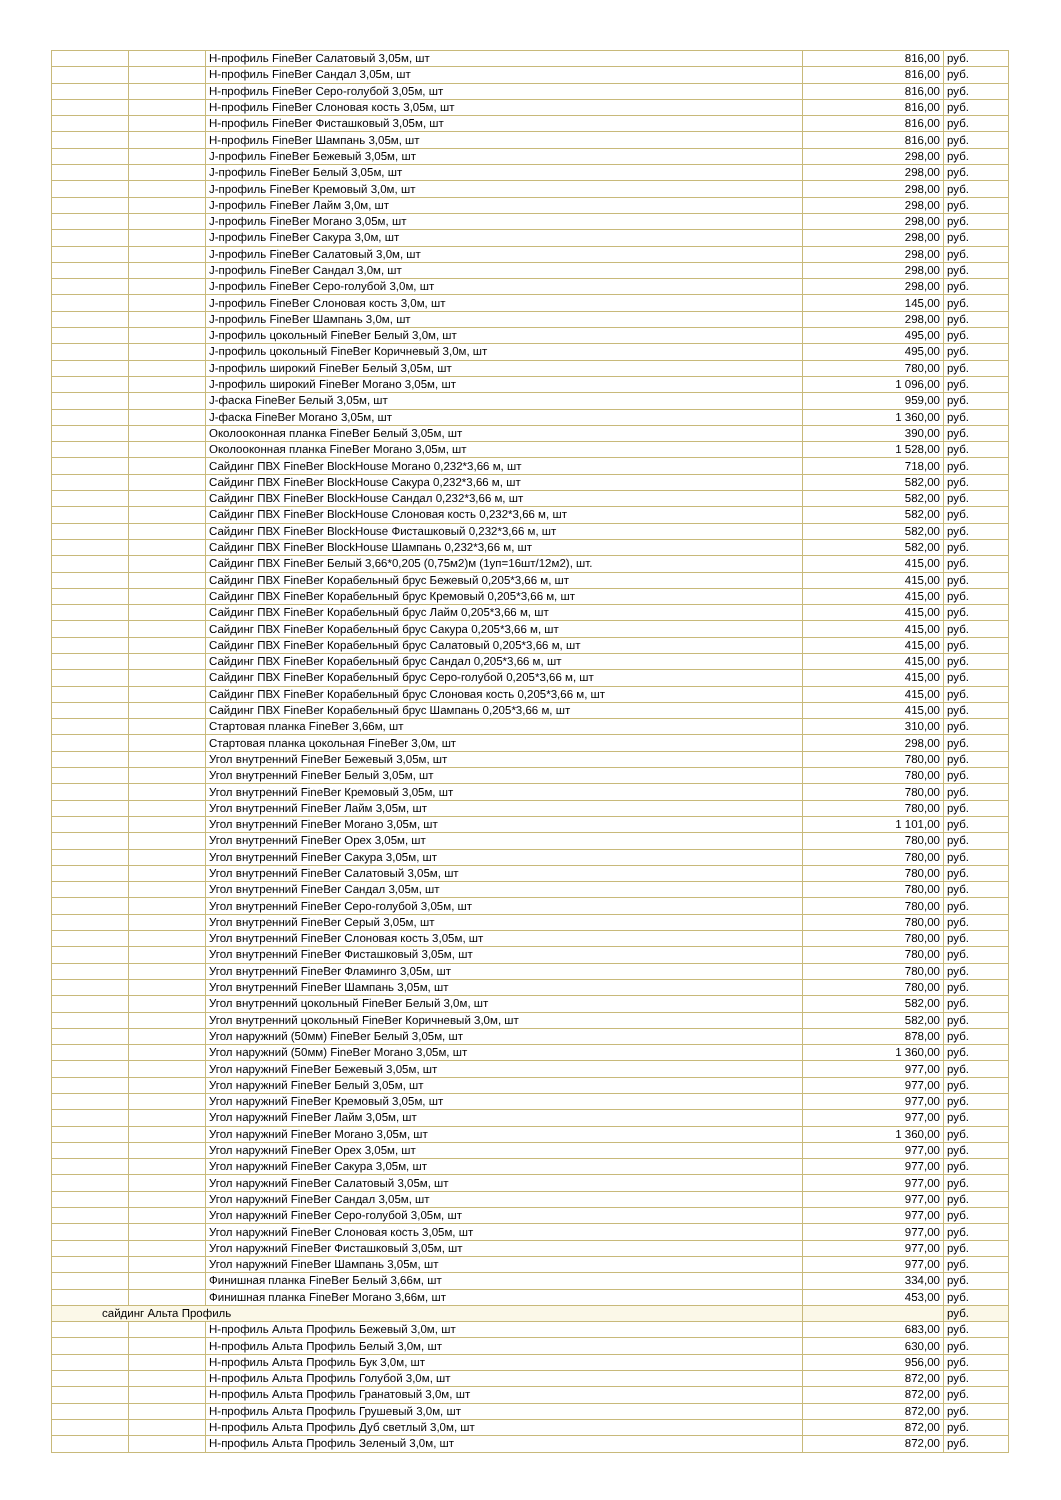| | | Н-профиль FineBer Салатовый 3,05м, шт | 816,00 | руб. |
| | | Н-профиль FineBer Сандал 3,05м, шт | 816,00 | руб. |
| | | Н-профиль FineBer Серо-голубой 3,05м, шт | 816,00 | руб. |
| | | Н-профиль FineBer Слоновая кость 3,05м, шт | 816,00 | руб. |
| | | Н-профиль FineBer Фисташковый 3,05м, шт | 816,00 | руб. |
| | | Н-профиль FineBer Шампань 3,05м, шт | 816,00 | руб. |
| | | J-профиль FineBer Бежевый 3,05м, шт | 298,00 | руб. |
| | | J-профиль FineBer Белый 3,05м, шт | 298,00 | руб. |
| | | J-профиль FineBer Кремовый 3,0м, шт | 298,00 | руб. |
| | | J-профиль FineBer Лайм 3,0м, шт | 298,00 | руб. |
| | | J-профиль FineBer Могано 3,05м, шт | 298,00 | руб. |
| | | J-профиль FineBer Сакура 3,0м, шт | 298,00 | руб. |
| | | J-профиль FineBer Салатовый 3,0м, шт | 298,00 | руб. |
| | | J-профиль FineBer Сандал 3,0м, шт | 298,00 | руб. |
| | | J-профиль FineBer Серо-голубой 3,0м, шт | 298,00 | руб. |
| | | J-профиль FineBer Слоновая кость 3,0м, шт | 145,00 | руб. |
| | | J-профиль FineBer Шампань 3,0м, шт | 298,00 | руб. |
| | | J-профиль цокольный FineBer Белый 3,0м, шт | 495,00 | руб. |
| | | J-профиль цокольный FineBer Коричневый 3,0м, шт | 495,00 | руб. |
| | | J-профиль широкий FineBer Белый 3,05м, шт | 780,00 | руб. |
| | | J-профиль широкий FineBer Могано 3,05м, шт | 1 096,00 | руб. |
| | | J-фаска FineBer Белый 3,05м, шт | 959,00 | руб. |
| | | J-фаска FineBer Могано 3,05м, шт | 1 360,00 | руб. |
| | | Околооконная планка FineBer Белый 3,05м, шт | 390,00 | руб. |
| | | Околооконная планка FineBer Могано 3,05м, шт | 1 528,00 | руб. |
| | | Сайдинг ПВХ FineBer BlockHouse Могано 0,232*3,66 м, шт | 718,00 | руб. |
| | | Сайдинг ПВХ FineBer BlockHouse Сакура 0,232*3,66 м, шт | 582,00 | руб. |
| | | Сайдинг ПВХ FineBer BlockHouse Сандал 0,232*3,66 м, шт | 582,00 | руб. |
| | | Сайдинг ПВХ FineBer BlockHouse Слоновая кость 0,232*3,66 м, шт | 582,00 | руб. |
| | | Сайдинг ПВХ FineBer BlockHouse Фисташковый 0,232*3,66 м, шт | 582,00 | руб. |
| | | Сайдинг ПВХ FineBer BlockHouse Шампань 0,232*3,66 м, шт | 582,00 | руб. |
| | | Сайдинг ПВХ FineBer Белый 3,66*0,205 (0,75м2)м (1уп=16шт/12м2), шт. | 415,00 | руб. |
| | | Сайдинг ПВХ FineBer Корабельный брус Бежевый 0,205*3,66 м, шт | 415,00 | руб. |
| | | Сайдинг ПВХ FineBer Корабельный брус Кремовый 0,205*3,66 м, шт | 415,00 | руб. |
| | | Сайдинг ПВХ FineBer Корабельный брус Лайм 0,205*3,66 м, шт | 415,00 | руб. |
| | | Сайдинг ПВХ FineBer Корабельный брус Сакура 0,205*3,66 м, шт | 415,00 | руб. |
| | | Сайдинг ПВХ FineBer Корабельный брус Салатовый 0,205*3,66 м, шт | 415,00 | руб. |
| | | Сайдинг ПВХ FineBer Корабельный брус Сандал 0,205*3,66 м, шт | 415,00 | руб. |
| | | Сайдинг ПВХ FineBer Корабельный брус Серо-голубой 0,205*3,66 м, шт | 415,00 | руб. |
| | | Сайдинг ПВХ FineBer Корабельный брус Слоновая кость 0,205*3,66 м, шт | 415,00 | руб. |
| | | Сайдинг ПВХ FineBer Корабельный брус Шампань 0,205*3,66 м, шт | 415,00 | руб. |
| | | Стартовая планка FineBer 3,66м, шт | 310,00 | руб. |
| | | Стартовая планка цокольная FineBer 3,0м, шт | 298,00 | руб. |
| | | Угол внутренний FineBer Бежевый 3,05м, шт | 780,00 | руб. |
| | | Угол внутренний FineBer Белый 3,05м, шт | 780,00 | руб. |
| | | Угол внутренний FineBer Кремовый 3,05м, шт | 780,00 | руб. |
| | | Угол внутренний FineBer Лайм 3,05м, шт | 780,00 | руб. |
| | | Угол внутренний FineBer Могано 3,05м, шт | 1 101,00 | руб. |
| | | Угол внутренний FineBer Орех 3,05м, шт | 780,00 | руб. |
| | | Угол внутренний FineBer Сакура 3,05м, шт | 780,00 | руб. |
| | | Угол внутренний FineBer Салатовый 3,05м, шт | 780,00 | руб. |
| | | Угол внутренний FineBer Сандал 3,05м, шт | 780,00 | руб. |
| | | Угол внутренний FineBer Серо-голубой 3,05м, шт | 780,00 | руб. |
| | | Угол внутренний FineBer Серый 3,05м, шт | 780,00 | руб. |
| | | Угол внутренний FineBer Слоновая кость 3,05м, шт | 780,00 | руб. |
| | | Угол внутренний FineBer Фисташковый 3,05м, шт | 780,00 | руб. |
| | | Угол внутренний FineBer Фламинго 3,05м, шт | 780,00 | руб. |
| | | Угол внутренний FineBer Шампань 3,05м, шт | 780,00 | руб. |
| | | Угол внутренний цокольный FineBer Белый 3,0м, шт | 582,00 | руб. |
| | | Угол внутренний цокольный FineBer Коричневый 3,0м, шт | 582,00 | руб. |
| | | Угол наружний (50мм) FineBer Белый 3,05м, шт | 878,00 | руб. |
| | | Угол наружний (50мм) FineBer Могано 3,05м, шт | 1 360,00 | руб. |
| | | Угол наружний FineBer Бежевый 3,05м, шт | 977,00 | руб. |
| | | Угол наружний FineBer Белый 3,05м, шт | 977,00 | руб. |
| | | Угол наружний FineBer Кремовый 3,05м, шт | 977,00 | руб. |
| | | Угол наружний FineBer Лайм 3,05м, шт | 977,00 | руб. |
| | | Угол наружний FineBer Могано 3,05м, шт | 1 360,00 | руб. |
| | | Угол наружний FineBer Орех 3,05м, шт | 977,00 | руб. |
| | | Угол наружний FineBer Сакура 3,05м, шт | 977,00 | руб. |
| | | Угол наружний FineBer Салатовый 3,05м, шт | 977,00 | руб. |
| | | Угол наружний FineBer Сандал 3,05м, шт | 977,00 | руб. |
| | | Угол наружний FineBer Серо-голубой 3,05м, шт | 977,00 | руб. |
| | | Угол наружний FineBer Слоновая кость 3,05м, шт | 977,00 | руб. |
| | | Угол наружний FineBer Фисташковый 3,05м, шт | 977,00 | руб. |
| | | Угол наружний FineBer Шампань 3,05м, шт | 977,00 | руб. |
| | | Финишная планка FineBer Белый 3,66м, шт | 334,00 | руб. |
| | | Финишная планка FineBer Могано 3,66м, шт | 453,00 | руб. |
| сайдинг Альта Профиль | | | | руб. |
| | | Н-профиль Альта Профиль Бежевый 3,0м, шт | 683,00 | руб. |
| | | Н-профиль Альта Профиль Белый 3,0м, шт | 630,00 | руб. |
| | | Н-профиль Альта Профиль Бук 3,0м, шт | 956,00 | руб. |
| | | Н-профиль Альта Профиль Голубой 3,0м, шт | 872,00 | руб. |
| | | Н-профиль Альта Профиль Гранатовый 3,0м, шт | 872,00 | руб. |
| | | Н-профиль Альта Профиль Грушевый 3,0м, шт | 872,00 | руб. |
| | | Н-профиль Альта Профиль Дуб светлый 3,0м, шт | 872,00 | руб. |
| | | Н-профиль Альта Профиль Зеленый 3,0м, шт | 872,00 | руб. |